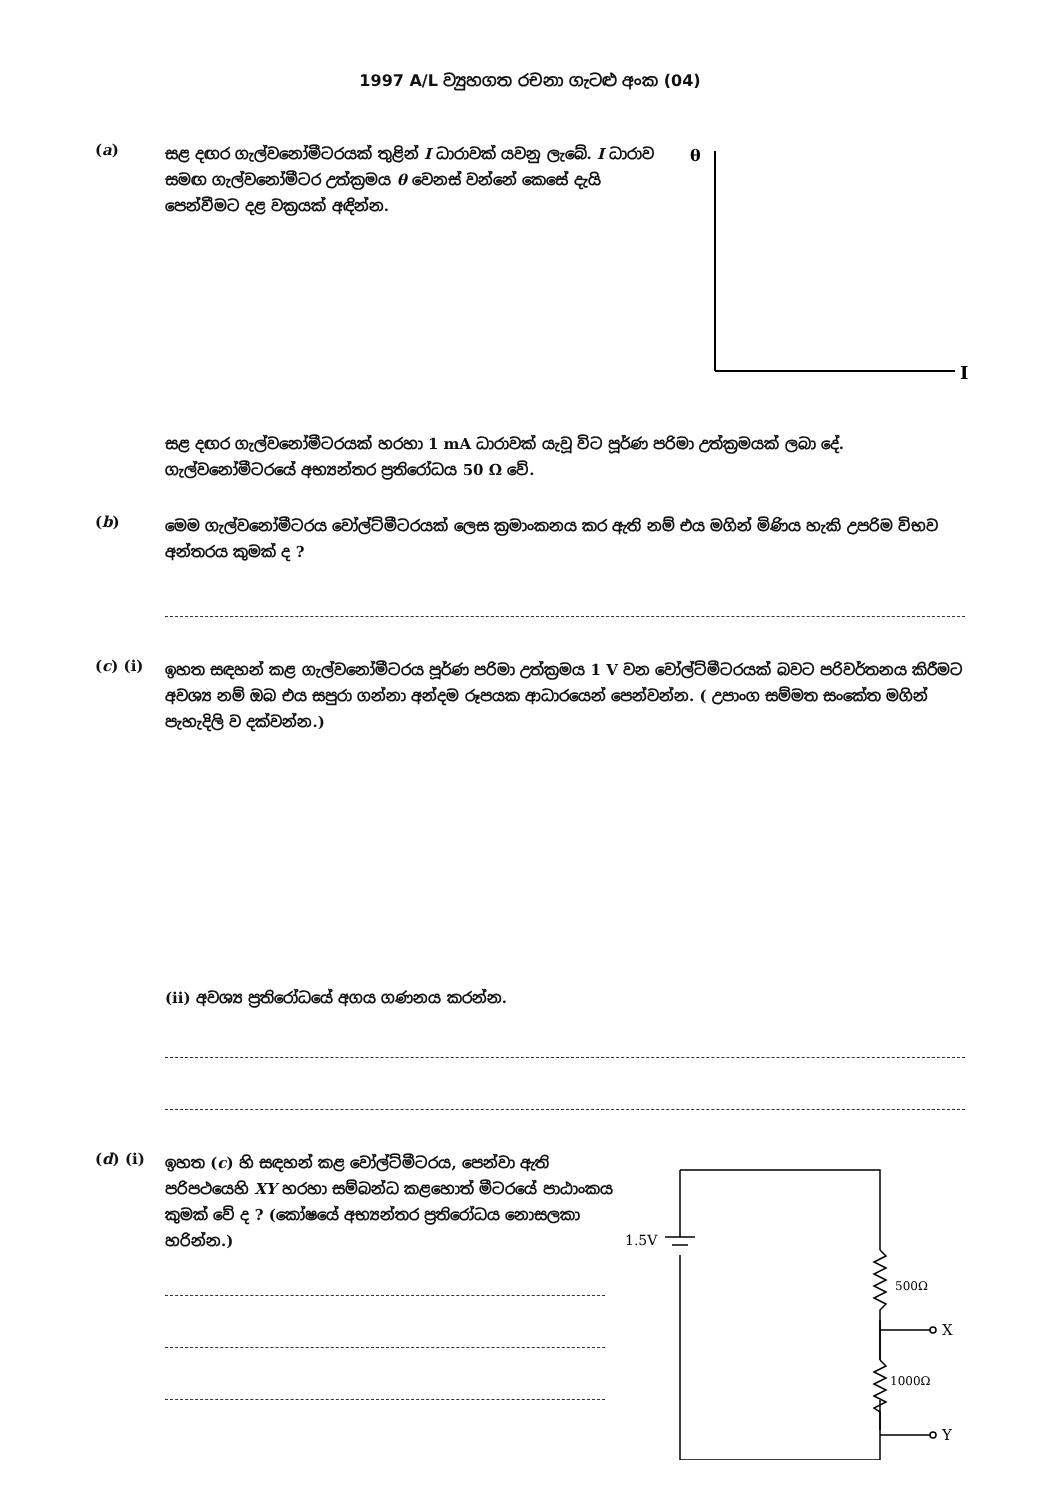1997 A/L ව්‍යුහගත රචනා ගැටළු අංක (04)
(a)
සළ දඟර ගැල්වනෝමීටරයක් තුළින් I ධාරාවක් යවනු ලැබේ. I ධාරාව සමඟ ගැල්වනෝමීටර උත්ක්‍රමය θ වෙනස් වන්නේ කෙසේ දැයි පෙන්වීමට දළ වක්‍රයක් අඳින්න.
θ
I
සළ දඟර ගැල්වනෝමීටරයක් හරහා 1 mA ධාරාවක් යැවූ විට පූර්ණ පරිමා උත්ක්‍රමයක් ලබා දේ. ගැල්වනෝමීටරයේ අභ්‍යන්තර ප්‍රතිරෝධය 50 Ω වේ.
(b)
මෙම ගැල්වනෝමීටරය වෝල්ට්මීටරයක් ලෙස ක්‍රමාංකනය කර ඇති නම් එය මගින් මිණිය හැකි උපරිම විභව අන්තරය කුමක් ද ?
(c) (i)
ඉහත සඳහන් කළ ගැල්වනෝමීටරය පූර්ණ පරිමා උත්ක්‍රමය 1 V වන වෝල්ට්මීටරයක් බවට පරිවර්තනය කිරීමට අවශ්‍ය නම් ඔබ එය සපුරා ගන්නා අන්දම රූපයක ආධාරයෙන් පෙන්වන්න. ( උපාංග සම්මත සංකේත මගින් පැහැදිලි ව දක්වන්න.)
(ii) අවශ්‍ය ප්‍රතිරෝධයේ අගය ගණනය කරන්න.
(d) (i)
ඉහත (c) හි සඳහන් කළ වෝල්ට්මීටරය, පෙන්වා ඇති පරිපථයෙහි XY හරහා සම්බන්ධ කළහොත් මීටරයේ පාඨාංකය කුමක් වේ ද ? (කෝෂයේ අභ්‍යන්තර ප්‍රතිරෝධය නොසලකා හරින්න.)
1.5V
500Ω
1000Ω
X
Y